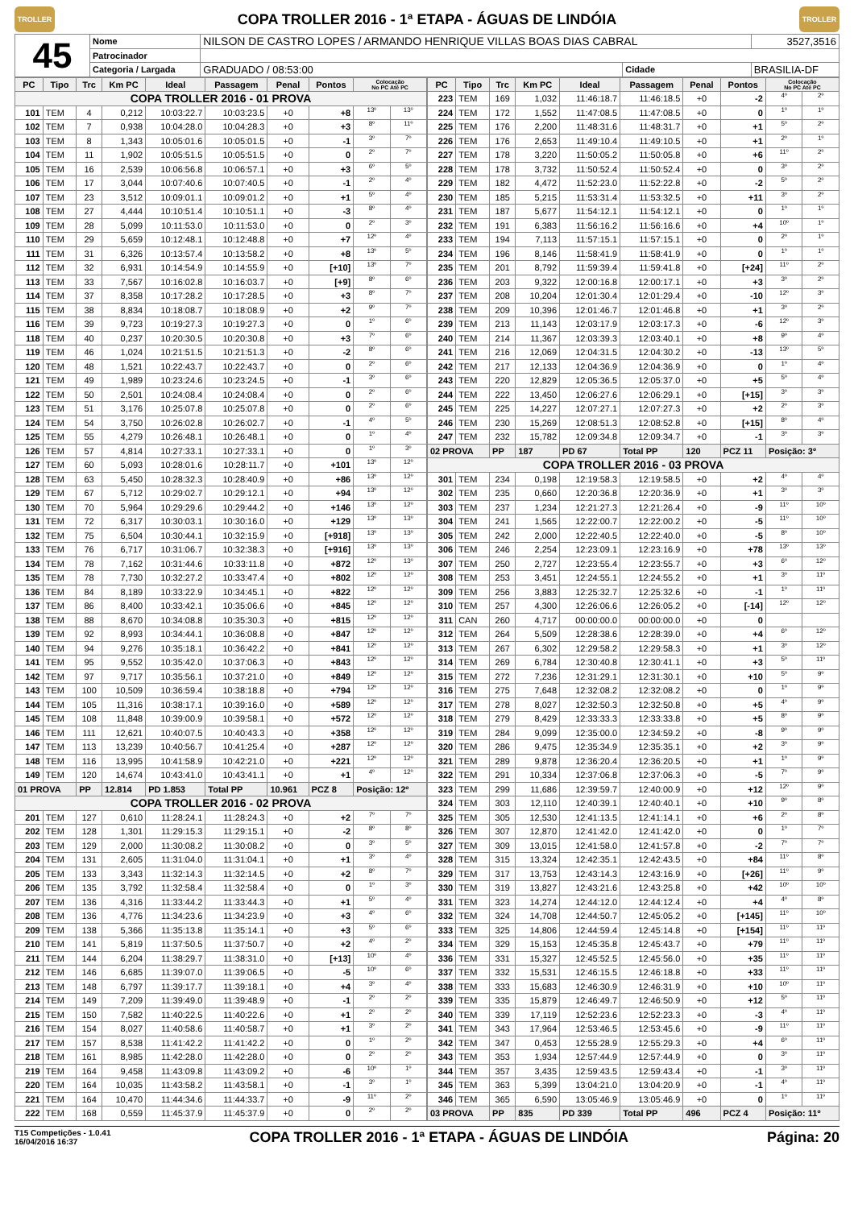TROLLER
COPA TROLLER 2016 - 1ª ETAPA - ÁGUAS DE LINDÓIA
TROLLER
| 45 | Nome | NILSON DE CASTRO LOPES / ARMANDO HENRIQUE VILLAS BOAS DIAS CABRAL | | | 3527,3516 |
| | Patrocinador | | | | |
| | Categoria / Largada | GRADUADO / 08:53:00 | Cidade | BRASILIA-DF | |
| PC | Tipo | Trc | Km PC | Ideal | Passagem | Penal | Pontos | Colocação No PC Até PC | |
| --- | --- | --- | --- | --- | --- | --- | --- | --- | --- |
| COPA TROLLER 2016 - 01 PROVA | | | | | | | | | |
| 101 | TEM | 4 | 0,212 | 10:03:22.7 | 10:03:23.5 | +0 | +8 | 13º | 13º |
| 102 | TEM | 7 | 0,938 | 10:04:28.0 | 10:04:28.3 | +0 | +3 | 8º | 11º |
| 103 | TEM | 8 | 1,343 | 10:05:01.6 | 10:05:01.5 | +0 | -1 | 3º | 7º |
| 104 | TEM | 11 | 1,902 | 10:05:51.5 | 10:05:51.5 | +0 | 0 | 2º | 7º |
| 105 | TEM | 16 | 2,539 | 10:06:56.8 | 10:06:57.1 | +0 | +3 | 6º | 5º |
| 106 | TEM | 17 | 3,044 | 10:07:40.6 | 10:07:40.5 | +0 | -1 | 2º | 4º |
| 107 | TEM | 23 | 3,512 | 10:09:01.1 | 10:09:01.2 | +0 | +1 | 5º | 4º |
| 108 | TEM | 27 | 4,444 | 10:10:51.4 | 10:10:51.1 | +0 | -3 | 8º | 4º |
| 109 | TEM | 28 | 5,099 | 10:11:53.0 | 10:11:53.0 | +0 | 0 | 2º | 3º |
| 110 | TEM | 29 | 5,659 | 10:12:48.1 | 10:12:48.8 | +0 | +7 | 12º | 4º |
| 111 | TEM | 31 | 6,326 | 10:13:57.4 | 10:13:58.2 | +0 | +8 | 13º | 5º |
| 112 | TEM | 32 | 6,931 | 10:14:54.9 | 10:14:55.9 | +0 | [+10] | 13º | 7º |
| 113 | TEM | 33 | 7,567 | 10:16:02.8 | 10:16:03.7 | +0 | [+9] | 8º | 6º |
| 114 | TEM | 37 | 8,358 | 10:17:28.2 | 10:17:28.5 | +0 | +3 | 8º | 7º |
| 115 | TEM | 38 | 8,834 | 10:18:08.7 | 10:18:08.9 | +0 | +2 | 9º | 7º |
| 116 | TEM | 39 | 9,723 | 10:19:27.3 | 10:19:27.3 | +0 | 0 | 1º | 6º |
| 118 | TEM | 40 | 0,237 | 10:20:30.5 | 10:20:30.8 | +0 | +3 | 7º | 6º |
| 119 | TEM | 46 | 1,024 | 10:21:51.5 | 10:21:51.3 | +0 | -2 | 8º | 6º |
| 120 | TEM | 48 | 1,521 | 10:22:43.7 | 10:22:43.7 | +0 | 0 | 2º | 6º |
| 121 | TEM | 49 | 1,989 | 10:23:24.6 | 10:23:24.5 | +0 | -1 | 3º | 6º |
| 122 | TEM | 50 | 2,501 | 10:24:08.4 | 10:24:08.4 | +0 | 0 | 2º | 6º |
| 123 | TEM | 51 | 3,176 | 10:25:07.8 | 10:25:07.8 | +0 | 0 | 2º | 6º |
| 124 | TEM | 54 | 3,750 | 10:26:02.8 | 10:26:02.7 | +0 | -1 | 4º | 5º |
| 125 | TEM | 55 | 4,279 | 10:26:48.1 | 10:26:48.1 | +0 | 0 | 1º | 4º |
| 126 | TEM | 57 | 4,814 | 10:27:33.1 | 10:27:33.1 | +0 | 0 | 1º | 3º |
| 127 | TEM | 60 | 5,093 | 10:28:01.6 | 10:28:11.7 | +0 | +101 | 13º | 12º |
| 128 | TEM | 63 | 5,450 | 10:28:32.3 | 10:28:40.9 | +0 | +86 | 13º | 12º |
| 129 | TEM | 67 | 5,712 | 10:29:02.7 | 10:29:12.1 | +0 | +94 | 13º | 12º |
| 130 | TEM | 70 | 5,964 | 10:29:29.6 | 10:29:44.2 | +0 | +146 | 13º | 12º |
| 131 | TEM | 72 | 6,317 | 10:30:03.1 | 10:30:16.0 | +0 | +129 | 13º | 13º |
| 132 | TEM | 75 | 6,504 | 10:30:44.1 | 10:32:15.9 | +0 | [+918] | 13º | 13º |
| 133 | TEM | 76 | 6,717 | 10:31:06.7 | 10:32:38.3 | +0 | [+916] | 13º | 13º |
| 134 | TEM | 78 | 7,162 | 10:31:44.6 | 10:33:11.8 | +0 | +872 | 12º | 13º |
| 135 | TEM | 78 | 7,730 | 10:32:27.2 | 10:33:47.4 | +0 | +802 | 12º | 12º |
| 136 | TEM | 84 | 8,189 | 10:33:22.9 | 10:34:45.1 | +0 | +822 | 12º | 12º |
| 137 | TEM | 86 | 8,400 | 10:33:42.1 | 10:35:06.6 | +0 | +845 | 12º | 12º |
| 138 | TEM | 88 | 8,670 | 10:34:08.8 | 10:35:30.3 | +0 | +815 | 12º | 12º |
| 139 | TEM | 92 | 8,993 | 10:34:44.1 | 10:36:08.8 | +0 | +847 | 12º | 12º |
| 140 | TEM | 94 | 9,276 | 10:35:18.1 | 10:36:42.2 | +0 | +841 | 12º | 12º |
| 141 | TEM | 95 | 9,552 | 10:35:42.0 | 10:37:06.3 | +0 | +843 | 12º | 12º |
| 142 | TEM | 97 | 9,717 | 10:35:56.1 | 10:37:21.0 | +0 | +849 | 12º | 12º |
| 143 | TEM | 100 | 10,509 | 10:36:59.4 | 10:38:18.8 | +0 | +794 | 12º | 12º |
| 144 | TEM | 105 | 11,316 | 10:38:17.1 | 10:39:16.0 | +0 | +589 | 12º | 12º |
| 145 | TEM | 108 | 11,848 | 10:39:00.9 | 10:39:58.1 | +0 | +572 | 12º | 12º |
| 146 | TEM | 111 | 12,621 | 10:40:07.5 | 10:40:43.3 | +0 | +358 | 12º | 12º |
| 147 | TEM | 113 | 13,239 | 10:40:56.7 | 10:41:25.4 | +0 | +287 | 12º | 12º |
| 148 | TEM | 116 | 13,995 | 10:41:58.9 | 10:42:21.0 | +0 | +221 | 12º | 12º |
| 149 | TEM | 120 | 14,674 | 10:43:41.0 | 10:43:41.1 | +0 | +1 | 4º | 12º |
| 01 PROVA | | PP | 12.814 | PD 1.853 | Total PP | 10.961 | PCZ 8 | Posição: 12º | |
| COPA TROLLER 2016 - 02 PROVA | | | | | | | | | |
| 201 | TEM | 127 | 0,610 | 11:28:24.1 | 11:28:24.3 | +0 | +2 | 7º | 7º |
| 202 | TEM | 128 | 1,301 | 11:29:15.3 | 11:29:15.1 | +0 | -2 | 8º | 8º |
| 203 | TEM | 129 | 2,000 | 11:30:08.2 | 11:30:08.2 | +0 | 0 | 3º | 5º |
| 204 | TEM | 131 | 2,605 | 11:31:04.0 | 11:31:04.1 | +0 | +1 | 3º | 4º |
| 205 | TEM | 133 | 3,343 | 11:32:14.3 | 11:32:14.5 | +0 | +2 | 8º | 7º |
| 206 | TEM | 135 | 3,792 | 11:32:58.4 | 11:32:58.4 | +0 | 0 | 1º | 3º |
| 207 | TEM | 136 | 4,316 | 11:33:44.2 | 11:33:44.3 | +0 | +1 | 5º | 4º |
| 208 | TEM | 136 | 4,776 | 11:34:23.6 | 11:34:23.9 | +0 | +3 | 4º | 6º |
| 209 | TEM | 138 | 5,366 | 11:35:13.8 | 11:35:14.1 | +0 | +3 | 5º | 6º |
| 210 | TEM | 141 | 5,819 | 11:37:50.5 | 11:37:50.7 | +0 | +2 | 4º | 2º |
| 211 | TEM | 144 | 6,204 | 11:38:29.7 | 11:38:31.0 | +0 | [+13] | 10º | 4º |
| 212 | TEM | 146 | 6,685 | 11:39:07.0 | 11:39:06.5 | +0 | -5 | 10º | 6º |
| 213 | TEM | 148 | 6,797 | 11:39:17.7 | 11:39:18.1 | +0 | +4 | 3º | 4º |
| 214 | TEM | 149 | 7,209 | 11:39:49.0 | 11:39:48.9 | +0 | -1 | 2º | 2º |
| 215 | TEM | 150 | 7,582 | 11:40:22.5 | 11:40:22.6 | +0 | +1 | 2º | 2º |
| 216 | TEM | 154 | 8,027 | 11:40:58.6 | 11:40:58.7 | +0 | +1 | 3º | 2º |
| 217 | TEM | 157 | 8,538 | 11:41:42.2 | 11:41:42.2 | +0 | 0 | 1º | 2º |
| 218 | TEM | 161 | 8,985 | 11:42:28.0 | 11:42:28.0 | +0 | 0 | 2º | 2º |
| 219 | TEM | 164 | 9,458 | 11:43:09.8 | 11:43:09.2 | +0 | -6 | 10º | 1º |
| 220 | TEM | 164 | 10,035 | 11:43:58.2 | 11:43:58.1 | +0 | -1 | 3º | 1º |
| 221 | TEM | 164 | 10,470 | 11:44:34.6 | 11:44:33.7 | +0 | -9 | 11º | 2º |
| 222 | TEM | 168 | 0,559 | 11:45:37.9 | 11:45:37.9 | +0 | 0 | 2º | 2º |
| PC | Tipo | Trc | Km PC | Ideal | Passagem | Penal | Pontos | Colocação No PC Até PC | |
| --- | --- | --- | --- | --- | --- | --- | --- | --- | --- |
| 223 | TEM | 169 | 1,032 | 11:46:18.7 | 11:46:18.5 | +0 | -2 | 4º | 2º |
| 224 | TEM | 172 | 1,552 | 11:47:08.5 | 11:47:08.5 | +0 | 0 | 1º | 1º |
| 225 | TEM | 176 | 2,200 | 11:48:31.6 | 11:48:31.7 | +0 | +1 | 5º | 2º |
| 226 | TEM | 176 | 2,653 | 11:49:10.4 | 11:49:10.5 | +0 | +1 | 2º | 1º |
| 227 | TEM | 178 | 3,220 | 11:50:05.2 | 11:50:05.8 | +0 | +6 | 11º | 2º |
| 228 | TEM | 178 | 3,732 | 11:50:52.4 | 11:50:52.4 | +0 | 0 | 3º | 2º |
| 229 | TEM | 182 | 4,472 | 11:52:23.0 | 11:52:22.8 | +0 | -2 | 5º | 2º |
| 230 | TEM | 185 | 5,215 | 11:53:31.4 | 11:53:32.5 | +0 | +11 | 3º | 2º |
| 231 | TEM | 187 | 5,677 | 11:54:12.1 | 11:54:12.1 | +0 | 0 | 1º | 1º |
| 232 | TEM | 191 | 6,383 | 11:56:16.2 | 11:56:16.6 | +0 | +4 | 10º | 1º |
| 233 | TEM | 194 | 7,113 | 11:57:15.1 | 11:57:15.1 | +0 | 0 | 2º | 1º |
| 234 | TEM | 196 | 8,146 | 11:58:41.9 | 11:58:41.9 | +0 | 0 | 1º | 1º |
| 235 | TEM | 201 | 8,792 | 11:59:39.4 | 11:59:41.8 | +0 | [+24] | 11º | 2º |
| 236 | TEM | 203 | 9,322 | 12:00:16.8 | 12:00:17.1 | +0 | +3 | 3º | 2º |
| 237 | TEM | 208 | 10,204 | 12:01:30.4 | 12:01:29.4 | +0 | -10 | 12º | 3º |
| 238 | TEM | 209 | 10,396 | 12:01:46.7 | 12:01:46.8 | +0 | +1 | 3º | 2º |
| 239 | TEM | 213 | 11,143 | 12:03:17.9 | 12:03:17.3 | +0 | -6 | 12º | 3º |
| 240 | TEM | 214 | 11,367 | 12:03:39.3 | 12:03:40.1 | +0 | +8 | 9º | 4º |
| 241 | TEM | 216 | 12,069 | 12:04:31.5 | 12:04:30.2 | +0 | -13 | 13º | 5º |
| 242 | TEM | 217 | 12,133 | 12:04:36.9 | 12:04:36.9 | +0 | 0 | 1º | 4º |
| 243 | TEM | 220 | 12,829 | 12:05:36.5 | 12:05:37.0 | +0 | +5 | 5º | 4º |
| 244 | TEM | 222 | 13,450 | 12:06:27.6 | 12:06:29.1 | +0 | [+15] | 3º | 3º |
| 245 | TEM | 225 | 14,227 | 12:07:27.1 | 12:07:27.3 | +0 | +2 | 2º | 3º |
| 246 | TEM | 230 | 15,269 | 12:08:51.3 | 12:08:52.8 | +0 | [+15] | 8º | 4º |
| 247 | TEM | 232 | 15,782 | 12:09:34.8 | 12:09:34.7 | +0 | -1 | 3º | 3º |
| 02 PROVA | | PP | 187 | PD 67 | Total PP | 120 | PCZ 11 | Posição: 3º | |
| COPA TROLLER 2016 - 03 PROVA | | | | | | | | | |
| 301 | TEM | 234 | 0,198 | 12:19:58.3 | 12:19:58.5 | +0 | +2 | 4º | 4º |
| 302 | TEM | 235 | 0,660 | 12:20:36.8 | 12:20:36.9 | +0 | +1 | 3º | 3º |
| 303 | TEM | 237 | 1,234 | 12:21:27.3 | 12:21:26.4 | +0 | -9 | 11º | 10º |
| 304 | TEM | 241 | 1,565 | 12:22:00.7 | 12:22:00.2 | +0 | -5 | 11º | 10º |
| 305 | TEM | 242 | 2,000 | 12:22:40.5 | 12:22:40.0 | +0 | -5 | 8º | 10º |
| 306 | TEM | 246 | 2,254 | 12:23:09.1 | 12:23:16.9 | +0 | +78 | 13º | 13º |
| 307 | TEM | 250 | 2,727 | 12:23:55.4 | 12:23:55.7 | +0 | +3 | 6º | 12º |
| 308 | TEM | 253 | 3,451 | 12:24:55.1 | 12:24:55.2 | +0 | +1 | 3º | 11º |
| 309 | TEM | 256 | 3,883 | 12:25:32.7 | 12:25:32.6 | +0 | -1 | 1º | 11º |
| 310 | TEM | 257 | 4,300 | 12:26:06.6 | 12:26:05.2 | +0 | [-14] | 12º | 12º |
| 311 | CAN | 260 | 4,717 | 00:00:00.0 | 00:00:00.0 | +0 | 0 | | |
| 312 | TEM | 264 | 5,509 | 12:28:38.6 | 12:28:39.0 | +0 | +4 | 6º | 12º |
| 313 | TEM | 267 | 6,302 | 12:29:58.2 | 12:29:58.3 | +0 | +1 | 3º | 12º |
| 314 | TEM | 269 | 6,784 | 12:30:40.8 | 12:30:41.1 | +0 | +3 | 5º | 11º |
| 315 | TEM | 272 | 7,236 | 12:31:29.1 | 12:31:30.1 | +0 | +10 | 5º | 9º |
| 316 | TEM | 275 | 7,648 | 12:32:08.2 | 12:32:08.2 | +0 | 0 | 1º | 9º |
| 317 | TEM | 278 | 8,027 | 12:32:50.3 | 12:32:50.8 | +0 | +5 | 4º | 9º |
| 318 | TEM | 279 | 8,429 | 12:33:33.3 | 12:33:33.8 | +0 | +5 | 8º | 9º |
| 319 | TEM | 284 | 9,099 | 12:35:00.0 | 12:34:59.2 | +0 | -8 | 9º | 9º |
| 320 | TEM | 286 | 9,475 | 12:35:34.9 | 12:35:35.1 | +0 | +2 | 3º | 9º |
| 321 | TEM | 289 | 9,878 | 12:36:20.4 | 12:36:20.5 | +0 | +1 | 1º | 9º |
| 322 | TEM | 291 | 10,334 | 12:37:06.8 | 12:37:06.3 | +0 | -5 | 7º | 9º |
| 323 | TEM | 299 | 11,686 | 12:39:59.7 | 12:40:00.9 | +0 | +12 | 12º | 9º |
| 324 | TEM | 303 | 12,110 | 12:40:39.1 | 12:40:40.1 | +0 | +10 | 9º | 8º |
| 325 | TEM | 305 | 12,530 | 12:41:13.5 | 12:41:14.1 | +0 | +6 | 2º | 8º |
| 326 | TEM | 307 | 12,870 | 12:41:42.0 | 12:41:42.0 | +0 | 0 | 1º | 7º |
| 327 | TEM | 309 | 13,015 | 12:41:58.0 | 12:41:57.8 | +0 | -2 | 7º | 7º |
| 328 | TEM | 315 | 13,324 | 12:42:35.1 | 12:42:43.5 | +0 | +84 | 11º | 8º |
| 329 | TEM | 317 | 13,753 | 12:43:14.3 | 12:43:16.9 | +0 | [+26] | 11º | 9º |
| 330 | TEM | 319 | 13,827 | 12:43:21.6 | 12:43:25.8 | +0 | +42 | 10º | 10º |
| 331 | TEM | 323 | 14,274 | 12:44:12.0 | 12:44:12.4 | +0 | +4 | 4º | 8º |
| 332 | TEM | 324 | 14,708 | 12:44:50.7 | 12:45:05.2 | +0 | [+145] | 11º | 10º |
| 333 | TEM | 325 | 14,806 | 12:44:59.4 | 12:45:14.8 | +0 | [+154] | 11º | 11º |
| 334 | TEM | 329 | 15,153 | 12:45:35.8 | 12:45:43.7 | +0 | +79 | 11º | 11º |
| 336 | TEM | 331 | 15,327 | 12:45:52.5 | 12:45:56.0 | +0 | +35 | 11º | 11º |
| 337 | TEM | 332 | 15,531 | 12:46:15.5 | 12:46:18.8 | +0 | +33 | 11º | 11º |
| 338 | TEM | 333 | 15,683 | 12:46:30.9 | 12:46:31.9 | +0 | +10 | 10º | 11º |
| 339 | TEM | 335 | 15,879 | 12:46:49.7 | 12:46:50.9 | +0 | +12 | 5º | 11º |
| 340 | TEM | 339 | 17,119 | 12:52:23.6 | 12:52:23.3 | +0 | -3 | 4º | 11º |
| 341 | TEM | 343 | 17,964 | 12:53:46.5 | 12:53:45.6 | +0 | -9 | 11º | 11º |
| 342 | TEM | 347 | 0,453 | 12:55:28.9 | 12:55:29.3 | +0 | +4 | 6º | 11º |
| 343 | TEM | 353 | 1,934 | 12:57:44.9 | 12:57:44.9 | +0 | 0 | 3º | 11º |
| 344 | TEM | 357 | 3,435 | 12:59:43.5 | 12:59:43.4 | +0 | -1 | 3º | 11º |
| 345 | TEM | 363 | 5,399 | 13:04:21.0 | 13:04:20.9 | +0 | -1 | 4º | 11º |
| 346 | TEM | 365 | 6,590 | 13:05:46.9 | 13:05:46.9 | +0 | 0 | 1º | 11º |
| 03 PROVA | | PP | 835 | PD 339 | Total PP | 496 | PCZ 4 | Posição: 11º | |
T15 Competições - 1.0.41
16/04/2016 16:37
COPA TROLLER 2016 - 1ª ETAPA - ÁGUAS DE LINDÓIA
Página: 20